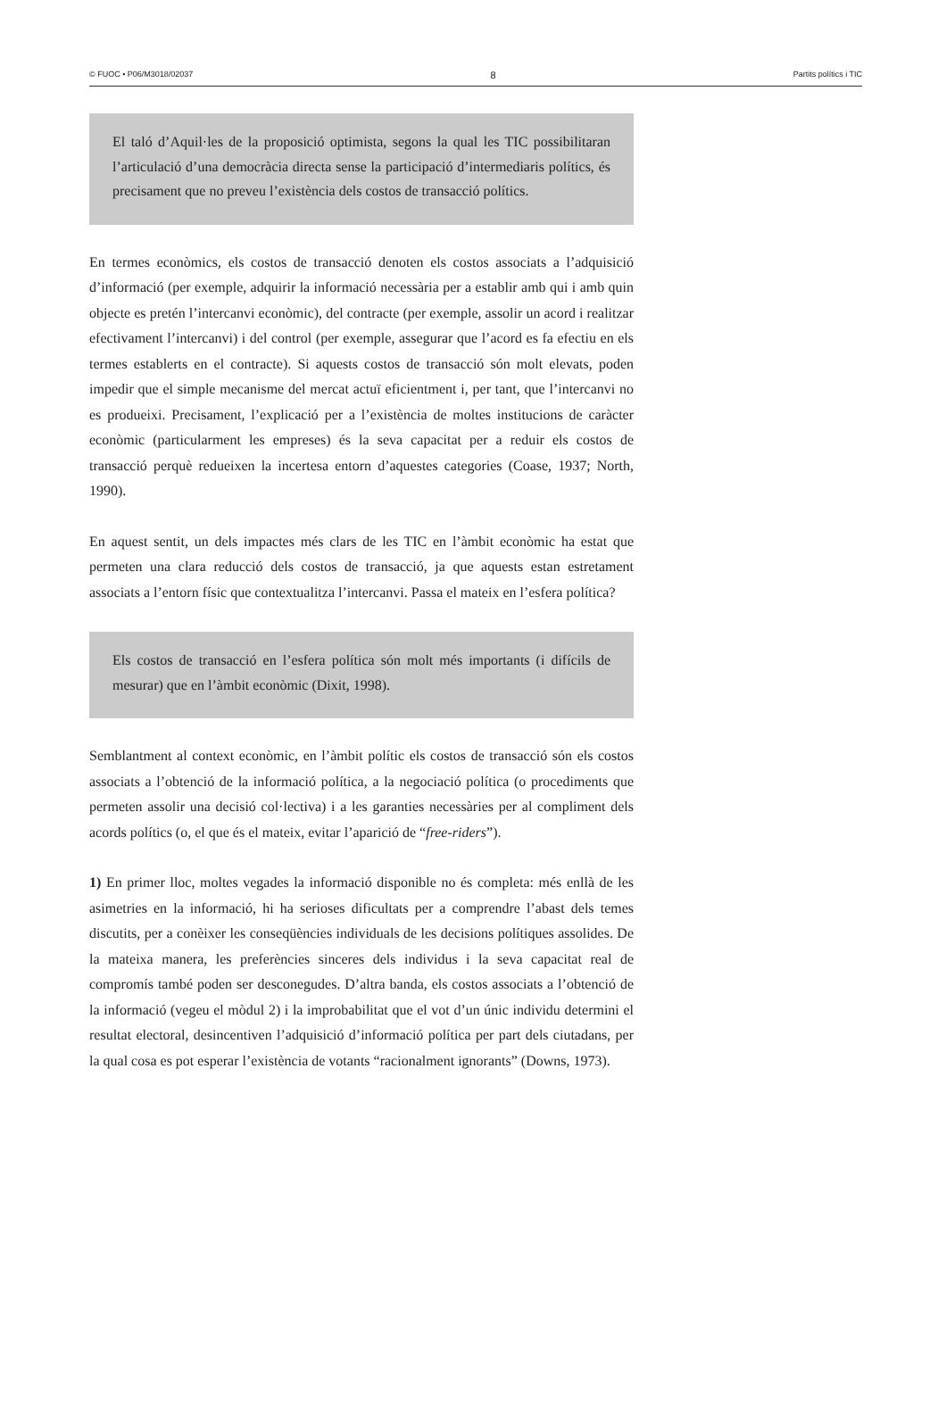© FUOC • P06/M3018/02037 8 Partits polítics i TIC
El taló d’Aquil·les de la proposició optimista, segons la qual les TIC possibilitaran l’articulació d’una democràcia directa sense la participació d’intermediaris polítics, és precisament que no preveu l’existència dels costos de transacció polítics.
En termes econòmics, els costos de transacció denoten els costos associats a l’adquisició d’informació (per exemple, adquirir la informació necessària per a establir amb qui i amb quin objecte es pretén l’intercanvi econòmic), del contracte (per exemple, assolir un acord i realitzar efectivament l’intercanvi) i del control (per exemple, assegurar que l’acord es fa efectiu en els termes establerts en el contracte). Si aquests costos de transacció són molt elevats, poden impedir que el simple mecanisme del mercat actuï eficientment i, per tant, que l’intercanvi no es produeixi. Precisament, l’explicació per a l’existència de moltes institucions de caràcter econòmic (particularment les empreses) és la seva capacitat per a reduir els costos de transacció perquè redueixen la incertesa entorn d’aquestes categories (Coase, 1937; North, 1990).
En aquest sentit, un dels impactes més clars de les TIC en l’àmbit econòmic ha estat que permeten una clara reducció dels costos de transacció, ja que aquests estan estretament associats a l’entorn físic que contextualitza l’intercanvi. Passa el mateix en l’esfera política?
Els costos de transacció en l’esfera política són molt més importants (i difícils de mesurar) que en l’àmbit econòmic (Dixit, 1998).
Semblantment al context econòmic, en l’àmbit polític els costos de transacció són els costos associats a l’obtenció de la informació política, a la negociació política (o procediments que permeten assolir una decisió col·lectiva) i a les garanties necessàries per al compliment dels acords polítics (o, el que és el mateix, evitar l’aparició de “free-riders”).
1) En primer lloc, moltes vegades la informació disponible no és completa: més enllà de les asimetries en la informació, hi ha serioses dificultats per a comprendre l’abast dels temes discutits, per a conèixer les conseqüències individuals de les decisions polítiques assolides. De la mateixa manera, les preferències sinceres dels individus i la seva capacitat real de compromís també poden ser desconegudes. D’altra banda, els costos associats a l’obtenció de la informació (vegeu el mòdul 2) i la improbabilitat que el vot d’un únic individu determini el resultat electoral, desincentiven l’adquisició d’informació política per part dels ciutadans, per la qual cosa es pot esperar l’existència de votants “racionalment ignorants” (Downs, 1973).